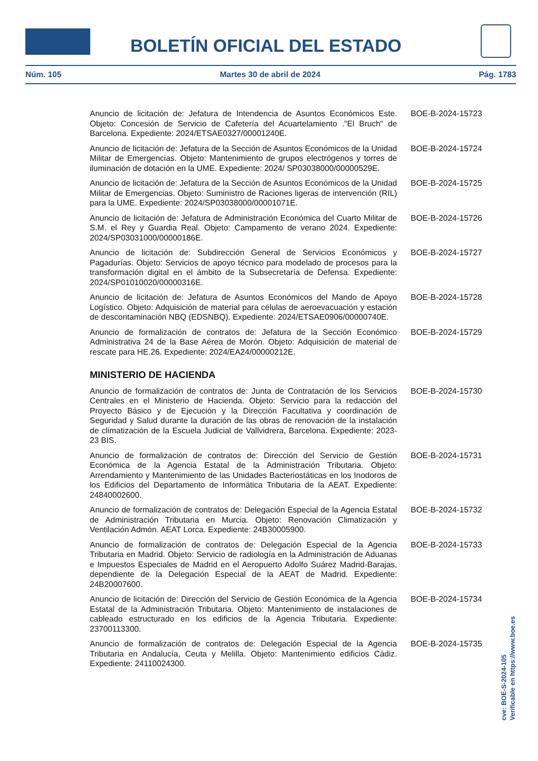BOLETÍN OFICIAL DEL ESTADO
Núm. 105 Martes 30 de abril de 2024 Pág. 1783
Anuncio de licitación de: Jefatura de Intendencia de Asuntos Económicos Este. Objeto: Concesión de Servicio de Cafetería del Acuartelamiento ."El Bruch" de Barcelona. Expediente: 2024/ETSAE0327/00001240E.
BOE-B-2024-15723
Anuncio de licitación de: Jefatura de la Sección de Asuntos Económicos de la Unidad Militar de Emergencias. Objeto: Mantenimiento de grupos electrógenos y torres de iluminación de dotación en la UME. Expediente: 2024/ SP03038000/00000529E.
BOE-B-2024-15724
Anuncio de licitación de: Jefatura de la Sección de Asuntos Económicos de la Unidad Militar de Emergencias. Objeto: Suministro de Raciones ligeras de intervención (RIL) para la UME. Expediente: 2024/SP03038000/00001071E.
BOE-B-2024-15725
Anuncio de licitación de: Jefatura de Administración Económica del Cuarto Militar de S.M. el Rey y Guardia Real. Objeto: Campamento de verano 2024. Expediente: 2024/SP03031000/00000186E.
BOE-B-2024-15726
Anuncio de licitación de: Subdirección General de Servicios Económicos y Pagadurías. Objeto: Servicios de apoyo técnico para modelado de procesos para la transformación digital en el ámbito de la Subsecretaría de Defensa. Expediente: 2024/SP01010020/00000316E.
BOE-B-2024-15727
Anuncio de licitación de: Jefatura de Asuntos Económicos del Mando de Apoyo Logístico. Objeto: Adquisición de material para células de aeroevacuación y estación de descontaminación NBQ (EDSNBQ). Expediente: 2024/ETSAE0906/00000740E.
BOE-B-2024-15728
Anuncio de formalización de contratos de: Jefatura de la Sección Económico Administrativa 24 de la Base Aérea de Morón. Objeto: Adquisición de material de rescate para HE.26. Expediente: 2024/EA24/00000212E.
BOE-B-2024-15729
MINISTERIO DE HACIENDA
Anuncio de formalización de contratos de: Junta de Contratación de los Servicios Centrales en el Ministerio de Hacienda. Objeto: Servicio para la redacción del Proyecto Básico y de Ejecución y la Dirección Facultativa y coordinación de Seguridad y Salud durante la duración de las obras de renovación de la instalación de climatización de la Escuela Judicial de Vallvidrera, Barcelona. Expediente: 2023-23 BIS.
BOE-B-2024-15730
Anuncio de formalización de contratos de: Dirección del Servicio de Gestión Económica de la Agencia Estatal de la Administración Tributaria. Objeto: Arrendamiento y Mantenimiento de las Unidades Bacteriostáticas en los Inodoros de los Edificios del Departamento de Informática Tributaria de la AEAT. Expediente: 24840002600.
BOE-B-2024-15731
Anuncio de formalización de contratos de: Delegación Especial de la Agencia Estatal de Administración Tributaria en Murcia. Objeto: Renovación Climatización y Ventilación Admón. AEAT Lorca. Expediente: 24B30005900.
BOE-B-2024-15732
Anuncio de formalización de contratos de: Delegación Especial de la Agencia Tributaria en Madrid. Objeto: Servicio de radiología en la Administración de Aduanas e Impuestos Especiales de Madrid en el Aeropuerto Adolfo Suárez Madrid-Barajas, dependiente de la Delegación Especial de la AEAT de Madrid. Expediente: 24B20007600.
BOE-B-2024-15733
Anuncio de licitación de: Dirección del Servicio de Gestión Económica de la Agencia Estatal de la Administración Tributaria. Objeto: Mantenimiento de instalaciones de cableado estructurado en los edificios de la Agencia Tributaria. Expediente: 23700113300.
BOE-B-2024-15734
Anuncio de formalización de contratos de: Delegación Especial de la Agencia Tributaria en Andalucía, Ceuta y Melilla. Objeto: Mantenimiento edificios Cádiz. Expediente: 24110024300.
BOE-B-2024-15735
cve: BOE-S-2024-105
Verificable en https://www.boe.es